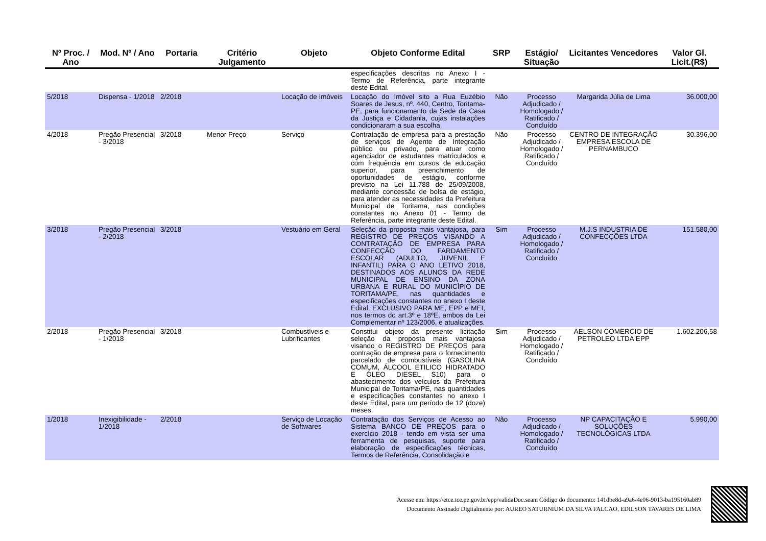| Nº Proc. / Ano | Mod. Nº / Ano | Portaria | Critério Julgamento | Objeto | Objeto Conforme Edital | SRP | Estágio/ Situação | Licitantes Vencedores | Valor Gl. Licit.(R$) |
| --- | --- | --- | --- | --- | --- | --- | --- | --- | --- |
| | | | | | especificações descritas no Anexo I - Termo de Referência, parte integrante deste Edital. | | | | |
| 5/2018 | Dispensa - 1/2018 | 2/2018 | | Locação de Imóveis | Locação do Imóvel sito a Rua Euzébio Soares de Jesus, nº. 440, Centro, Toritama-PE, para funcionamento da Sede da Casa da Justiça e Cidadania, cujas instalações condicionaram a sua escolha. | Não | Processo Adjudicado / Homologado / Ratificado / Concluído | Margarida Júlia de Lima | 36.000,00 |
| 4/2018 | Pregão Presencial - 3/2018 | 3/2018 | Menor Preço | Serviço | Contratação de empresa para a prestação de serviços de Agente de Integração público ou privado, para atuar como agenciador de estudantes matriculados e com frequência em cursos de educação superior, para preenchimento de oportunidades de estágio, conforme previsto na Lei 11.788 de 25/09/2008, mediante concessão de bolsa de estágio, para atender as necessidades da Prefeitura Municipal de Toritama, nas condições constantes no Anexo 01 - Termo de Referência, parte integrante deste Edital. | Não | Processo Adjudicado / Homologado / Ratificado / Concluído | CENTRO DE INTEGRAÇÃO EMPRESA ESCOLA DE PERNAMBUCO | 30.396,00 |
| 3/2018 | Pregão Presencial - 2/2018 | 3/2018 | | Vestuário em Geral | Seleção da proposta mais vantajosa, para REGISTRO DE PREÇOS VISANDO A CONTRATAÇÃO DE EMPRESA PARA CONFECÇÃO DO FARDAMENTO ESCOLAR (ADULTO, JUVENIL E INFANTIL) PARA O ANO LETIVO 2018, DESTINADOS AOS ALUNOS DA REDE MUNICIPAL DE ENSINO DA ZONA URBANA E RURAL DO MUNICÍPIO DE TORITAMA/PE, nas quantidades e especificações constantes no anexo I deste Edital. EXCLUSIVO PARA ME, EPP e MEI, nos termos do art.3º e 18ºE, ambos da Lei Complementar nº 123/2006, e atualizações. | Sim | Processo Adjudicado / Homologado / Ratificado / Concluído | M.J.S INDUSTRIA DE CONFECÇÕES LTDA | 151.580,00 |
| 2/2018 | Pregão Presencial - 1/2018 | 3/2018 | | Combustíveis e Lubrificantes | Constitui objeto da presente licitação seleção da proposta mais vantajosa visando o REGISTRO DE PREÇOS para contração de empresa para o fornecimento parcelado de combustíveis (GASOLINA COMUM, ÁLCOOL ETILICO HIDRATADO E ÓLEO DIESEL S10) para o abastecimento dos veículos da Prefeitura Municipal de Toritama/PE, nas quantidades e especificações constantes no anexo I deste Edital, para um período de 12 (doze) meses. | Sim | Processo Adjudicado / Homologado / Ratificado / Concluído | AELSON COMERCIO DE PETROLEO LTDA EPP | 1.602.206,58 |
| 1/2018 | Inexigibilidade - 1/2018 | 2/2018 | | Serviço de Locação de Softwares | Contratação dos Serviços de Acesso ao Sistema BANCO DE PREÇOS para o exercício 2018 - tendo em vista ser uma ferramenta de pesquisas, suporte para elaboração de especificações técnicas, Termos de Referência, Consolidação e | Não | Processo Adjudicado / Homologado / Ratificado / Concluído | NP CAPACITAÇÃO E SOLUÇÕES TECNOLÓGICAS LTDA | 5.990,00 |
Acesse em: https://etce.tce.pe.gov.br/epp/validaDoc.seam Código do documento: 141dbe8d-a9a6-4e06-9013-ba195160ab89
Documento Assinado Digitalmente por: AUREO SATURNIUM DA SILVA FALCAO, EDILSON TAVARES DE LIMA